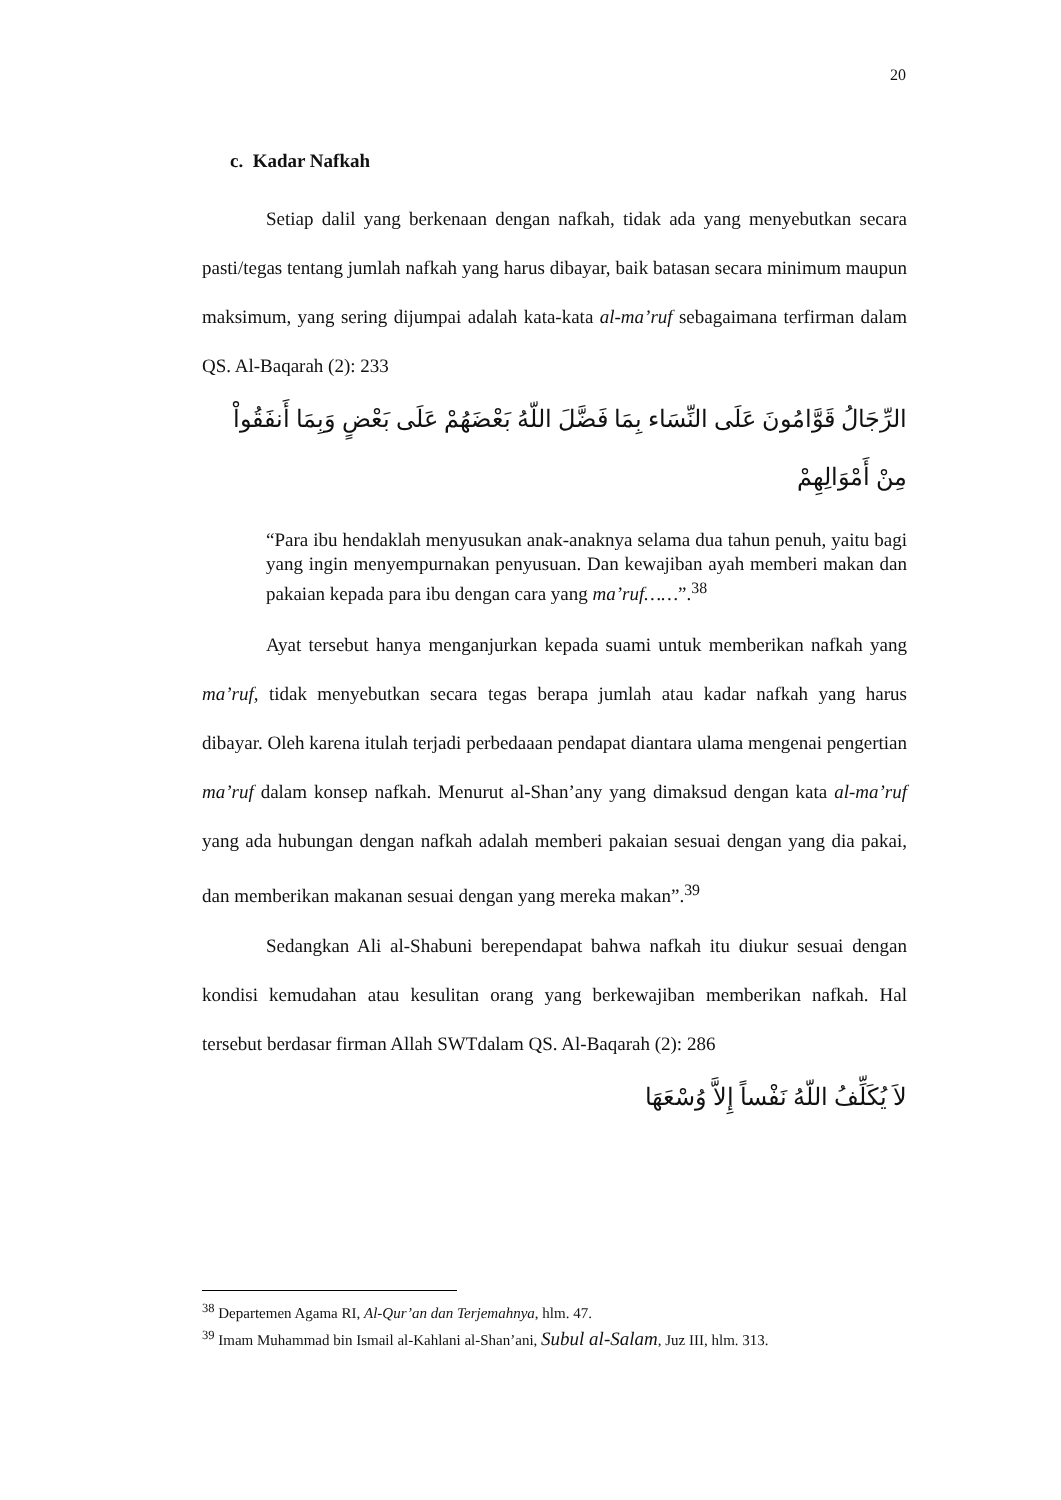20
c. Kadar Nafkah
Setiap dalil yang berkenaan dengan nafkah, tidak ada yang menyebutkan secara pasti/tegas tentang jumlah nafkah yang harus dibayar, baik batasan secara minimum maupun maksimum, yang sering dijumpai adalah kata-kata al-ma’ruf sebagaimana terfirman dalam QS. Al-Baqarah (2): 233
الرِّجَالُ قَوَّامُونَ عَلَى النِّسَاء بِمَا فَضَّلَ اللّهُ بَعْضَهُمْ عَلَى بَعْضٍ وَبِمَا أَنفَقُواْ مِنْ أَمْوَالِهِمْ
“Para ibu hendaklah menyusukan anak-anaknya selama dua tahun penuh, yaitu bagi yang ingin menyempurnakan penyusuan. Dan kewajiban ayah memberi makan dan pakaian kepada para ibu dengan cara yang ma’ruf……”.<sup>38</sup>
Ayat tersebut hanya menganjurkan kepada suami untuk memberikan nafkah yang ma’ruf, tidak menyebutkan secara tegas berapa jumlah atau kadar nafkah yang harus dibayar. Oleh karena itulah terjadi perbedaaan pendapat diantara ulama mengenai pengertian ma’ruf dalam konsep nafkah. Menurut al-Shan’any yang dimaksud dengan kata al-ma’ruf yang ada hubungan dengan nafkah adalah memberi pakaian sesuai dengan yang dia pakai, dan memberikan makanan sesuai dengan yang mereka makan”.<sup>39</sup>
Sedangkan Ali al-Shabuni berependapat bahwa nafkah itu diukur sesuai dengan kondisi kemudahan atau kesulitan orang yang berkewajiban memberikan nafkah. Hal tersebut berdasar firman Allah SWTdalam QS. Al-Baqarah (2): 286
لاَ يُكَلِّفُ اللّهُ نَفْساً إِلاَّ وُسْعَهَا
<sup>38</sup> Departemen Agama RI, Al-Qur’an dan Terjemahnya, hlm. 47.
<sup>39</sup> Imam Muhammad bin Ismail al-Kahlani al-Shan’ani, Subul al-Salam, Juz III, hlm. 313.